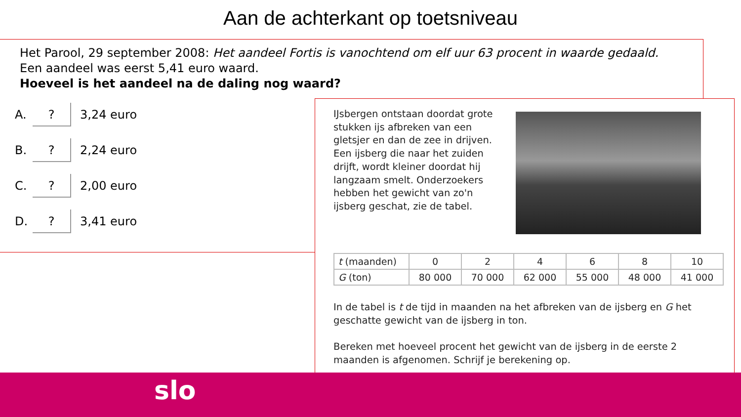Aan de achterkant op toetsniveau
Het Parool, 29 september 2008: Het aandeel Fortis is vanochtend om elf uur 63 procent in waarde gedaald.
Een aandeel was eerst 5,41 euro waard.
Hoeveel is het aandeel na de daling nog waard?
A.? 3,24 euro
B.? 2,24 euro
C.? 2,00 euro
D.? 3,41 euro
IJsbergen ontstaan doordat grote stukken ijs afbreken van een gletsjer en dan de zee in drijven. Een ijsberg die naar het zuiden drijft, wordt kleiner doordat hij langzaam smelt. Onderzoekers hebben het gewicht van zo'n ijsberg geschat, zie de tabel.
| t (maanden) | 0 | 2 | 4 | 6 | 8 | 10 |
| G (ton) | 80 000 | 70 000 | 62 000 | 55 000 | 48 000 | 41 000 |
In de tabel is t de tijd in maanden na het afbreken van de ijsberg en G het geschatte gewicht van de ijsberg in ton.
Bereken met hoeveel procent het gewicht van de ijsberg in de eerste 2 maanden is afgenomen. Schrijf je berekening op.
slo